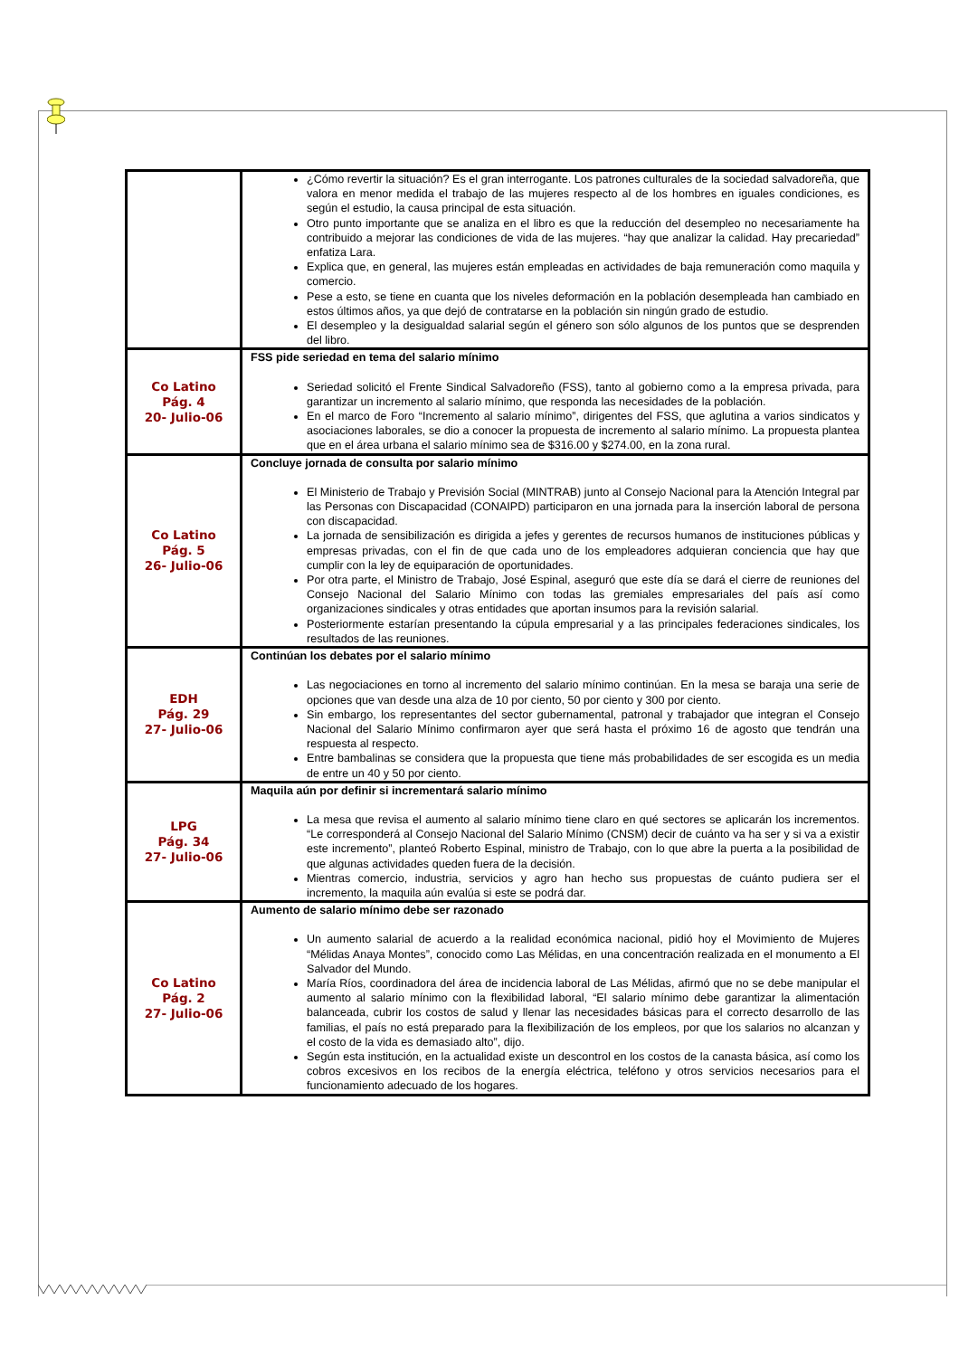| | ¿Cómo revertir la situación? Es el gran interrogante. Los patrones culturales de la sociedad salvadoreña, que valora en menor medida el trabajo de las mujeres respecto al de los hombres en iguales condiciones, es según el estudio, la causa principal de esta situación. Otro punto importante que se analiza en el libro es que la reducción del desempleo no necesariamente ha contribuido a mejorar las condiciones de vida de las mujeres. “hay que analizar la calidad. Hay precariedad” enfatiza Lara. Explica que, en general, las mujeres están empleadas en actividades de baja remuneración como maquila y comercio. Pese a esto, se tiene en cuanta que los niveles deformación en la población desempleada han cambiado en estos últimos años, ya que dejó de contratarse en la población sin ningún grado de estudio. El desempleo y la desigualdad salarial según el género son sólo algunos de los puntos que se desprenden del libro. |
| Co Latino Pág. 4 20- Julio-06 | FSS pide seriedad en tema del salario mínimo Seriedad solicitó el Frente Sindical Salvadoreño (FSS), tanto al gobierno como a la empresa privada, para garantizar un incremento al salario mínimo, que responda las necesidades de la población. En el marco de Foro “Incremento al salario mínimo”, dirigentes del FSS, que aglutina a varios sindicatos y asociaciones laborales, se dio a conocer la propuesta de incremento al salario mínimo. La propuesta plantea que en el área urbana el salario mínimo sea de $316.00 y $274.00, en la zona rural. |
| Co Latino Pág. 5 26- Julio-06 | Concluye jornada de consulta por salario mínimo El Ministerio de Trabajo y Previsión Social (MINTRAB) junto al Consejo Nacional para la Atención Integral par las Personas con Discapacidad (CONAIPD) participaron en una jornada para la inserción laboral de persona con discapacidad. La jornada de sensibilización es dirigida a jefes y gerentes de recursos humanos de instituciones públicas y empresas privadas, con el fin de que cada uno de los empleadores adquieran conciencia que hay que cumplir con la ley de equiparación de oportunidades. Por otra parte, el Ministro de Trabajo, José Espinal, aseguró que este día se dará el cierre de reuniones del Consejo Nacional del Salario Mínimo con todas las gremiales empresariales del país así como organizaciones sindicales y otras entidades que aportan insumos para la revisión salarial. Posteriormente estarían presentando la cúpula empresarial y a las principales federaciones sindicales, los resultados de las reuniones. |
| EDH Pág. 29 27- Julio-06 | Continúan los debates por el salario mínimo Las negociaciones en torno al incremento del salario mínimo continúan. En la mesa se baraja una serie de opciones que van desde una alza de 10 por ciento, 50 por ciento y 300 por ciento. Sin embargo, los representantes del sector gubernamental, patronal y trabajador que integran el Consejo Nacional del Salario Mínimo confirmaron ayer que será hasta el próximo 16 de agosto que tendrán una respuesta al respecto. Entre bambalinas se considera que la propuesta que tiene más probabilidades de ser escogida es un media de entre un 40 y 50 por ciento. |
| LPG Pág. 34 27- Julio-06 | Maquila aún por definir si incrementará salario mínimo La mesa que revisa el aumento al salario mínimo tiene claro en qué sectores se aplicarán los incrementos. “Le corresponderá al Consejo Nacional del Salario Mínimo (CNSM) decir de cuánto va ha ser y si va a existir este incremento”, planteó Roberto Espinal, ministro de Trabajo, con lo que abre la puerta a la posibilidad de que algunas actividades queden fuera de la decisión. Mientras comercio, industria, servicios y agro han hecho sus propuestas de cuánto pudiera ser el incremento, la maquila aún evalúa si este se podrá dar. |
| Co Latino Pág. 2 27- Julio-06 | Aumento de salario mínimo debe ser razonado Un aumento salarial de acuerdo a la realidad económica nacional, pidió hoy el Movimiento de Mujeres “Mélidas Anaya Montes”, conocido como Las Mélidas, en una concentración realizada en el monumento a El Salvador del Mundo. María Ríos, coordinadora del área de incidencia laboral de Las Mélidas, afirmó que no se debe manipular el aumento al salario mínimo con la flexibilidad laboral, “El salario mínimo debe garantizar la alimentación balanceada, cubrir los costos de salud y llenar las necesidades básicas para el correcto desarrollo de las familias, el país no está preparado para la flexibilización de los empleos, por que los salarios no alcanzan y el costo de la vida es demasiado alto”, dijo. Según esta institución, en la actualidad existe un descontrol en los costos de la canasta básica, así como los cobros excesivos en los recibos de la energía eléctrica, teléfono y otros servicios necesarios para el funcionamiento adecuado de los hogares. |